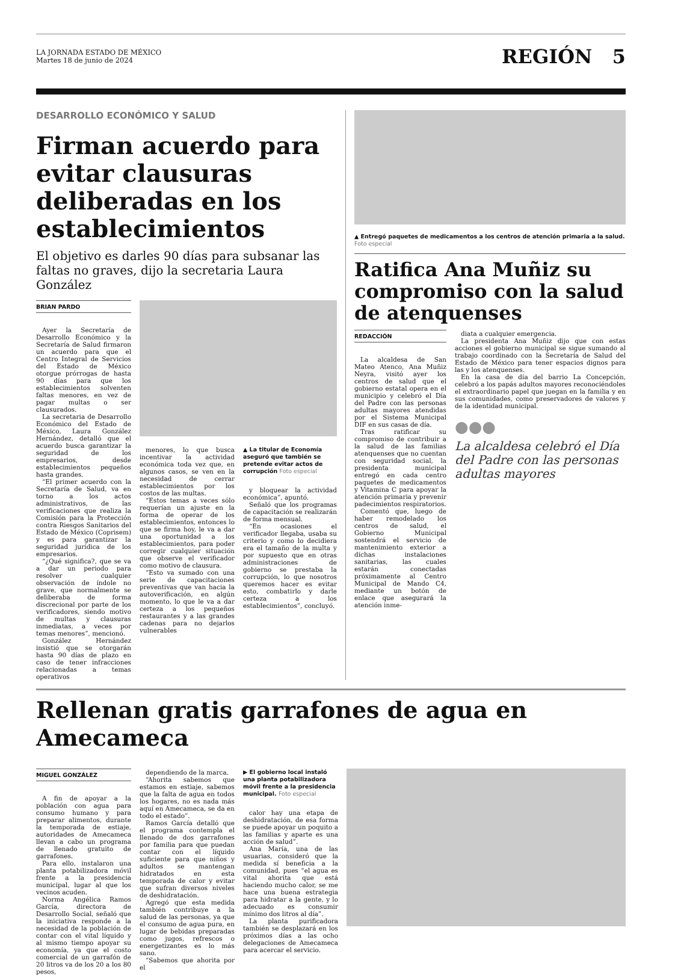LA JORNADA ESTADO DE MÉXICO
Martes 18 de junio de 2024
REGIÓN 5
DESARROLLO ECONÓMICO Y SALUD
Firman acuerdo para evitar clausuras deliberadas en los establecimientos
El objetivo es darles 90 días para subsanar las faltas no graves, dijo la secretaria Laura González
BRIAN PARDO
Ayer la Secretaría de Desarrollo Económico y la Secretaría de Salud firmaron un acuerdo para que el Centro Integral de Servicios del Estado de México otorgue prórrogas de hasta 90 días para que los establecimientos solventen faltas menores, en vez de pagar multas o ser clausurados.
La secretaria de Desarrollo Económico del Estado de México, Laura González Hernández, detalló que el acuerdo busca garantizar la seguridad de los empresarios, desde establecimientos pequeños hasta grandes.
“El primer acuerdo con la Secretaría de Salud, va en torno a los actos administrativos, de las verificaciones que realiza la Comisión para la Protección contra Riesgos Sanitarios del Estado de México (Coprisem) y es para garantizar la seguridad jurídica de los empresarios.
“¿Qué significa?, que se va a dar un periodo para resolver cualquier observación de índole no grave, que normalmente se deliberaba de forma discrecional por parte de los verificadores, siendo motivo de multas y clausuras inmediatas, a veces por temas menores”, mencionó.
González Hernández insistió que se otorgarán hasta 90 días de plazo en caso de tener infracciones relacionadas a temas operativos
menores, lo que busca incentivar la actividad económica toda vez que, en algunos casos, se ven en la necesidad de cerrar establecimientos por los costos de las multas.
“Estos temas a veces sólo requerían un ajuste en la forma de operar de los establecimientos, entonces lo que se firma hoy, le va a dar una oportunidad a los establecimientos, para poder corregir cualquier situación que observe el verificador como motivo de clausura.
“Esto va sumado con una serie de capacitaciones preventivas que van hacia la autoverificación, en algún momento, lo que le va a dar certeza a los pequeños restaurantes y a las grandes cadenas para no dejarlos vulnerables
▲ La titular de Economía aseguró que también se pretende evitar actos de corrupción Foto especial
y bloquear la actividad económica”, apuntó.
Señaló que los programas de capacitación se realizarán de forma mensual.
“En ocasiones el verificador llegaba, usaba su criterio y como lo decidiera era el tamaño de la multa y por supuesto que en otras administraciones de gobierno se prestaba la corrupción, lo que nosotros queremos hacer es evitar esto, combatirlo y darle certeza a los establecimientos”, concluyó.
▲ Entregó paquetes de medicamentos a los centros de atención primaria a la salud. Foto especial
Ratifica Ana Muñiz su compromiso con la salud de atenquenses
REDACCIÓN
La alcaldesa de San Mateo Atenco, Ana Muñiz Neyra, visitó ayer los centros de salud que el gobierno estatal opera en el municipio y celebró el Día del Padre con las personas adultas mayores atendidas por el Sistema Municipal DIF en sus casas de día.
Tras ratificar su compromiso de contribuir a la salud de las familias atenquenses que no cuentan con seguridad social, la presidenta municipal entregó en cada centro paquetes de medicamentos y Vitamina C para apoyar la atención primaria y prevenir padecimientos respiratorios.
Comentó que, luego de haber remodelado los centros de salud, el Gobierno Municipal sostendrá el servicio de mantenimiento exterior a dichas instalaciones sanitarias, las cuales estarán conectadas próximamente al Centro Municipal de Mando C4, mediante un botón de enlace que asegurará la atención inme-
diata a cualquier emergencia.
La presidenta Ana Muñiz dijo que con estas acciones el gobierno municipal se sigue sumando al trabajo coordinado con la Secretaría de Salud del Estado de México para tener espacios dignos para las y los atenquenses.
En la casa de día del barrio La Concepción, celebró a los papás adultos mayores reconociéndoles el extraordinario papel que juegan en la familia y en sus comunidades, como preservadores de valores y de la identidad municipal.
●●●
La alcaldesa celebró el Día del Padre con las personas adultas mayores
Rellenan gratis garrafones de agua en Amecameca
MIGUEL GONZÁLEZ
A fin de apoyar a la población con agua para consumo humano y para preparar alimentos, durante la temporada de estiaje, autoridades de Amecameca llevan a cabo un programa de llenado gratuito de garrafones.
Para ello, instalaron una planta potabilizadora móvil frente a la presidencia municipal, lugar al que los vecinos acuden.
Norma Angélica Ramos García, directora de Desarrollo Social, señaló que la iniciativa responde a la necesidad de la población de contar con el vital líquido y al mismo tiempo apoyar su economía, ya que el costo comercial de un garrafón de 20 litros va de los 20 a los 80 pesos,
dependiendo de la marca.
“Ahorita sabemos que estamos en estiaje, sabemos que la falta de agua en todos los hogares, no es nada más aquí en Amecameca, se da en todo el estado”.
Ramos García detalló que el programa contempla el llenado de dos garrafones por familia para que puedan contar con el líquido suficiente para que niños y adultos se mantengan hidratados en esta temporada de calor y evitar que sufran diversos niveles de deshidratación.
Agregó que esta medida también contribuye a la salud de las personas, ya que el consumo de agua pura, en lugar de bebidas preparadas como jugos, refrescos o energetizantes es lo más sano.
“Sabemos que ahorita por el
▶ El gobierno local instaló una planta potabilizadora móvil frente a la presidencia municipal. Foto especial
calor hay una etapa de deshidratación, de esa forma se puede apoyar un poquito a las familias y aparte es una acción de salud”.
Ana María, una de las usuarias, consideró que la medida sí beneficia a la comunidad, pues “el agua es vital ahorita que está haciendo mucho calor, se me hace una buena estrategia para hidratar a la gente, y lo adecuado es consumir mínimo dos litros al día”.
La planta purificadora también se desplazará en los próximos días a las ocho delegaciones de Amecameca para acercar el servicio.